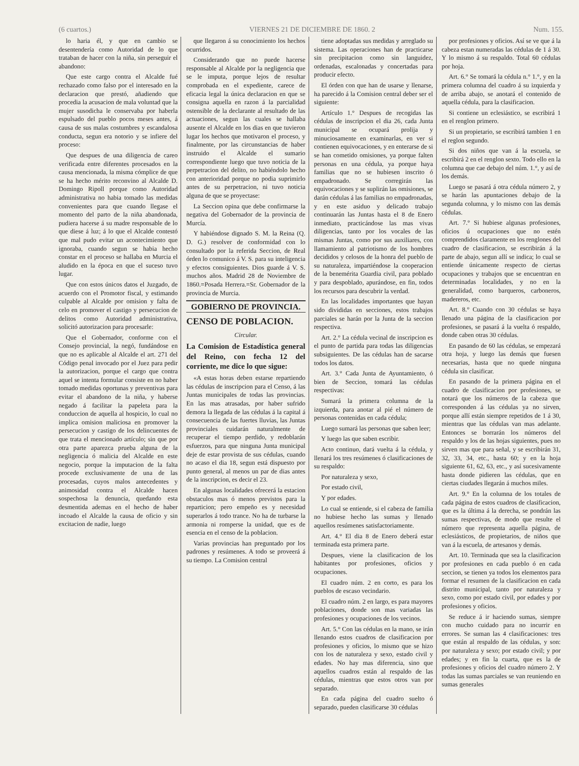(6 cuartos.) VIERNES 21 DE DICIEMBRE DE 1860. 2 Num. 155.
lo haria él, y que en cambio se desentendería como Autoridad de lo que trataban de hacer con la niña, sin perseguir el abandono:
Que este cargo contra el Alcalde fué rechazado como falso por el interesado en la declaracion que prestó, añadiendo que procedia la acusacion de mala voluntad que la mujer susodicha le conservaba por haberla espulsado del pueblo pocos meses antes, á causa de sus malas costumbres y escandalosa conducta, segun era notorio y se infiere del proceso:
Que despues de una diligencia de careo verificada entre diferentes procesados en la causa mencionada, la misma cómplice de que se ha hecho mérito reconvino al Alcalde D. Domingo Ripoll porque como Autoridad administrativa no habia tomado las medidas convenientes para que cuando llegase el momento del parto de la niña abandonada, pudiera hacerse á su madre responsable de lo que diese á luz; á lo que el Alcalde contestó que mal pudo evitar un acontecimiento que ignoraba, cuando segun se habia hecho constar en el proceso se hallaba en Murcia el aludido en la época en que el suceso tuvo lugar.
Que con estos únicos datos el Juzgado, de acuerdo con el Promotor fiscal, y estimando culpable al Alcalde por omision y falta de celo en promover el castigo y persecucion de delitos como Autoridad administrativa, solicitó autorizacion para procesarle:
Que el Gobernador, conforme con el Consejo provincial, la negó, fundándose en que no es aplicable al Alcalde el art. 271 del Código penal invocado por el Juez para pedir la autorizacion, porque el cargo que contra aquel se intenta formular consiste en no haber tomado medidas oportunas y preventivas para evitar el abandono de la niña, y haberse negado á facilitar la papeleta para la conduccion de aquella al hospicio, lo cual no implica omision maliciosa en promover la persecucion y castigo de los delincuentes de que trata el mencionado artículo; sin que por otra parte aparezca prueba alguna de la negligencia ó malicia del Alcalde en este negocio, porque la imputacion de la falta procede exclusivamente de una de las procesadas, cuyos malos antecedentes y animosidad contra el Alcalde hacen sospechosa la denuncia, quedando esta desmentida ademas en el hecho de haber incoado el Alcalde la causa de oficio y sin excitacion de nadie, luego
que llegaron á su conocimiento los hechos ocurridos.
Considerando que no puede hacerse responsable al Alcalde por la negligencia que se le imputa, porque lejos de resultar comprobada en el expediente, carece de eficacia legal la única declaracion en que se consigna aquella en razon á la parcialidad ostensible de la declarante al resultado de las actuaciones, segun las cuales se hallaba ausente el Alcalde en los dias en que tuvieron lugar los hechos que motivaron el proceso, y finalmente, por las circunstancias de haber instruido el Alcalde el sumario correspondiente luego que tuvo noticia de la perpetracion del delito, no habiéndolo hecho con anterioridad porque no podia suprimirlo antes de su perpetracion, ni tuvo noticia alguna de que se proyectase:
La Seccion opina que debe confirmarse la negativa del Gobernador de la provincia de Murcía.
Y habiéndose dignado S. M. la Reina (Q. D. G.) resolver de conformidad con lo consultado por la referida Seccion, de Real órden lo comunico á V. S. para su inteligencia y efectos consiguientes. Dios guarde á V. S. muchos años. Madrid 28 de Noviembre de 1860.=Posada Herrera.=Sr. Gobernador de la provincia de Murcia.
GOBIERNO DE PROVINCIA.
CENSO DE POBLACION.
Circular.
La Comision de Estadística general del Reino, con fecha 12 del corriente, me dice lo que sigue:
«A estas horas deben estarse repartiendo las cédulas de inscripcion para el Censo, á las Juntas municipales de todas las provincias. En las mas atrasadas, por haber sufrido demora la llegada de las cédulas á la capital á consecuencia de las fuertes lluvias, las Juntas provinciales cuidarán naturalmente de recuperar el tiempo perdido, y redoblarán esfuerzos, para que ninguna Junta municipal deje de estar provista de sus cédulas, cuando no acaso el dia 18, segun está dispuesto por punto general, al menos un par de dias antes de la inscripcion, es decir el 23.
En algunas localidades ofrecerá la estacion obstaculos mas ó menos previstos para la reparticion; pero empeño es y necesidad superarlos á todo trance. No ha de turbarse la armonia ni romperse la unidad, que es de esencia en el censo de la poblacion.
Varias provincias han preguntado por los padrones y resúmenes. A todo se proveerá á su tiempo. La Comision central
tiene adoptadas sus medidas y arreglado su sistema. Las operaciones han de practicarse sin precipitacion como sin languidez, ordenadas, escalonadas y concertadas para producir efecto.
El órden con que han de usarse y llenarse, ha parecido á la Comision central deber ser el siguiente:
Artículo 1.° Despues de recogidas las cédulas de inscripcion el dia 26, cada Junta municipal se ocupará prolija y minuciosamente en examinarlas, en ver si contienen equivocaciones, y en enterarse de si se han cometido omisiones, ya porque falten personas en una cédula, ya porque haya familias que no se hubiesen inscrito ó empadronado. Se corregirán las equivocaciones y se suplirán las omisiones, se darán cédulas á las familias no empadronadas, y en este asiduo y delicado trabajo continuarán las Juntas hasta el 8 de Enero inmediato, practicándose las mas vivas diligencias, tanto por los vocales de las mismas Juntas, como por sus auxiliares, con llamamiento al patriotismo de los hombres decididos y celosos de la honra del pueblo de su naturaleza, impartiéndose la cooperacion de la benemérita Guardia civil, para poblado y para despoblado, apurándose, en fin, todos los recursos para descubrir la verdad.
En las localidades importantes que hayan sido divididas en secciones, estos trabajos parciales se harán por la Junta de la seccion respectiva.
Art. 2.° La cédula vecinal de inscripcion es el punto de partida para todas las diligencias subsiguientes. De las cédulas han de sacarse todos los datos.
Art. 3.° Cada Junta de Ayuntamiento, ó bien de Seccion, tomará las cédulas respectivas:
Sumará la primera columna de la izquierda, para anotar al pié el número de personas contenidas en cada cédula;
Luego sumará las personas que saben leer;
Y luego las que saben escribir.
Acto continuo, dará vuelta á la cédula, y llenará los tres resúmenes ó clasificaciones de su respaldo:
Por naturaleza y sexo,
Por estado civil,
Y por edades.
Lo cual se entiende, si el cabeza de familia no hubiese hecho las sumas y llenado aquellos resúmenes satisfactoriamente.
Art. 4.° El dia 8 de Enero deberá estar terminada esta primera parte.
Despues, viene la clasificacion de los habitantes por profesiones, oficios y ocupaciones.
El cuadro núm. 2 en corto, es para los pueblos de escaso vecindario.
El cuadro núm. 2 en largo, es para mayores poblaciones, donde son mas variadas las profesiones y ocupaciones de los vecinos.
Art. 5.° Con las cédulas en la mano, se irán llenando estos cuadros de clasificacion por profesiones y oficios, lo mismo que se hizo con los de naturaleza y sexo, estado civil y edades. No hay mas diferencia, sino que aquellos cuadros están al respaldo de las cédulas, mientras que estos otros van por separado.
En cada página del cuadro suelto ó separado, pueden clasificarse 30 cédulas
por profesiones y oficios. Así se ve que á la cabeza estan numeradas las cédulas de 1 á 30. Y lo mismo á su respaldo. Total 60 cédulas por hoja.
Art. 6.° Se tomará la cédula n.° 1.°, y en la primera columna del cuadro á su izquierda y de arriba abajo, se anotará el contenido de aquella cédula, para la clasificacion.
Si contiene un eclesiástico, se escribirá 1 en el renglon primero.
Si un propietario, se escribirá tambien 1 en el reglon segundo.
Si dos niños que van á la escuela, se escribirá 2 en el renglon sexto. Todo ello en la columna que cae debajo del núm. 1.°, y así de los demás.
Luego se pasará á otra cédula número 2, y se harán las apuntaciones debajo de la segunda columna, y lo mismo con las demás cédulas.
Art. 7.° Si hubiese algunas profesiones, oficios ú ocupaciones que no estén comprendidos claramente en los renglones del cuadro de clasificacion, se escribirán á la parte de abajo, segun allí se indica; lo cual se entiende únicamente respecto de ciertas ocupaciones y trabajos que se encuentran en determinadas localidades, y no en la generalidad, como barqueros, carboneros, madereros, etc.
Art. 8.° Cuando con 30 cédulas se haya llenado una página de la clasificacion por profesiones, se pasará á la vuelta ó respaldo, donde caben otras 30 cédulas.
En pasando de 60 las cédulas, se empezará otra hoja, y luego las demás que fuesen necesarias, hasta que no quede ninguna cédula sin clasificar.
En pasando de la primera página en el cuadro de clasificacion por profesiones, se notará que los números de la cabeza que corresponden á las cédulas ya no sirven, porque allí están siempre repetidos de 1 á 30, mientras que las cédulas van mas adelante. Entonces se borrarán los números del respaldo y los de las hojas siguientes, pues no sirven mas que para señal, y se escribirán 31, 32, 33, 34, etc., hasta 60; y en la hoja siguiente 61, 62, 63, etc., y así sucesivamente hasta donde pidieren las cédulas, que en ciertas ciudades llegarán á muchos miles.
Art. 9.° En la columna de los totales de cada página de estos cuadros de clasificacion, que es la última á la derecha, se pondrán las sumas respectivas, de modo que resulte el número que representa aquella página, de eclesiásticos, de propietarios, de niños que van á la escuela, de artesanos y demás.
Art. 10. Terminada que sea la clasificacion por profesiones en cada pueblo ó en cada seccion, se tienen ya todos los elementos para formar el resumen de la clasificacion en cada distrito municipal, tanto por naturaleza y sexo, como por estado civil, por edades y por profesiones y oficios.
Se reduce á ir haciendo sumas, siempre con mucho cuidado para no incurrir en errores. Se suman las 4 clasificaciones: tres que están al respaldo de las cédulas, y son: por naturaleza y sexo; por estado civil; y por edades; y en fin la cuarta, que es la de profesiones y oficios del cuadro número 2. Y todas las sumas parciales se van reuniendo en sumas generales